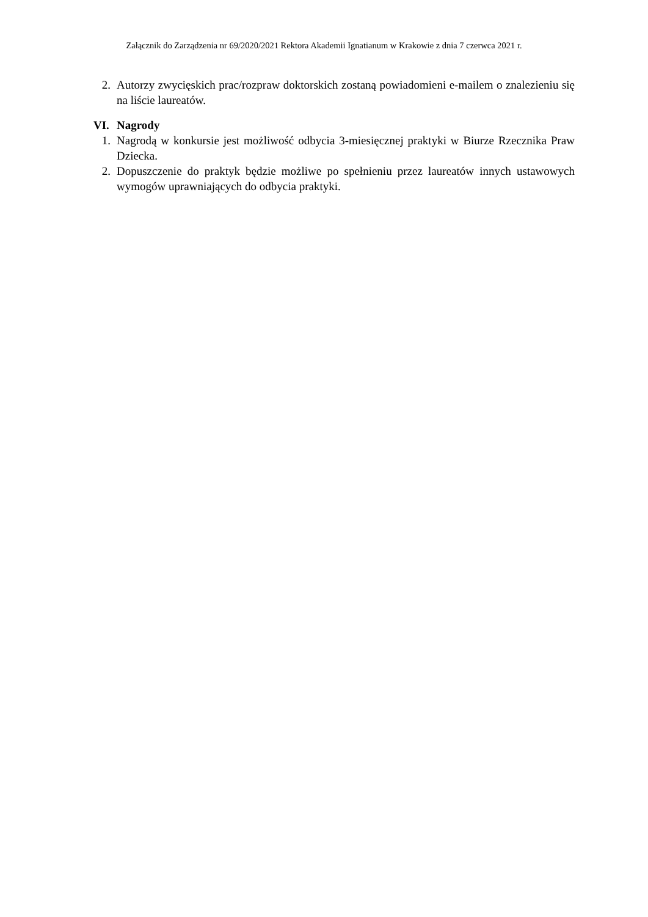Załącznik do Zarządzenia nr 69/2020/2021 Rektora Akademii Ignatianum w Krakowie z dnia 7 czerwca 2021 r.
2. Autorzy zwycięskich prac/rozpraw doktorskich zostaną powiadomieni e-mailem o znalezieniu się na liście laureatów.
VI. Nagrody
1. Nagrodą w konkursie jest możliwość odbycia 3-miesięcznej praktyki w Biurze Rzecznika Praw Dziecka.
2. Dopuszczenie do praktyk będzie możliwe po spełnieniu przez laureatów innych ustawowych wymogów uprawniających do odbycia praktyki.